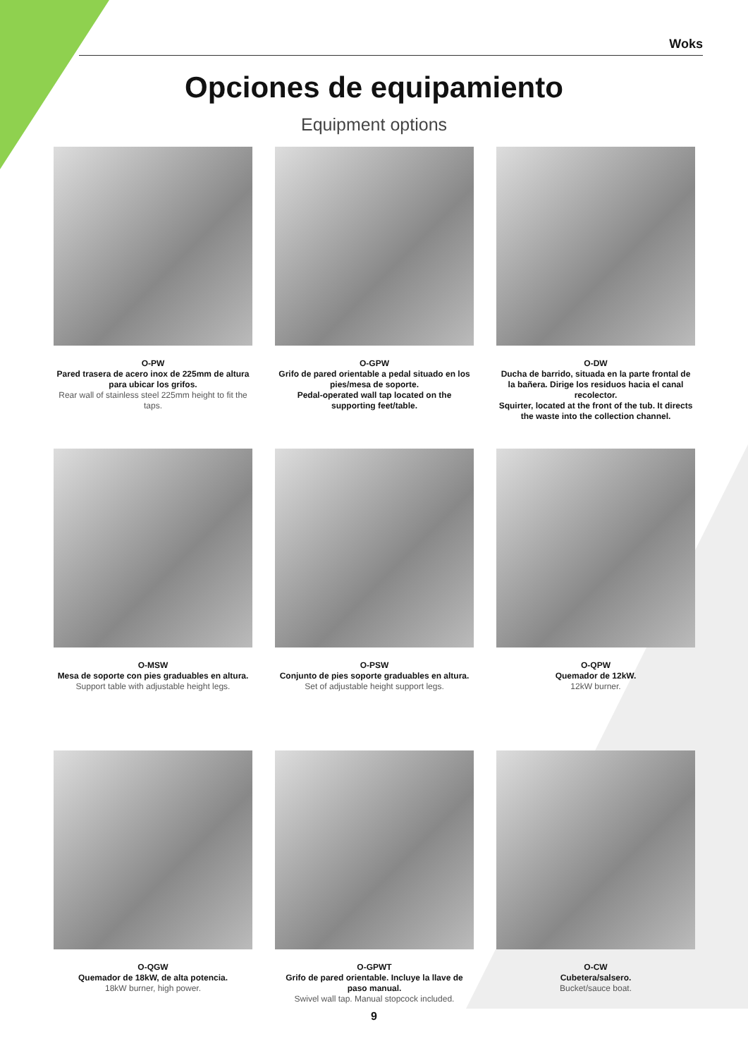Woks
Opciones de equipamiento
Equipment options
O-PW
Pared trasera de acero inox de 225mm de altura para ubicar los grifos.
Rear wall of stainless steel 225mm height to fit the taps.
O-GPW
Grifo de pared orientable a pedal situado en los pies/mesa de soporte.
Pedal-operated wall tap located on the supporting feet/table.
O-DW
Ducha de barrido, situada en la parte frontal de la bañera. Dirige los residuos hacia el canal recolector.
Squirter, located at the front of the tub. It directs the waste into the collection channel.
O-MSW
Mesa de soporte con pies graduables en altura.
Support table with adjustable height legs.
O-PSW
Conjunto de pies soporte graduables en altura.
Set of adjustable height support legs.
O-QPW
Quemador de 12kW.
12kW burner.
O-QGW
Quemador de 18kW, de alta potencia.
18kW burner, high power.
O-GPWT
Grifo de pared orientable. Incluye la llave de paso manual.
Swivel wall tap. Manual stopcock included.
O-CW
Cubetera/salsero.
Bucket/sauce boat.
9